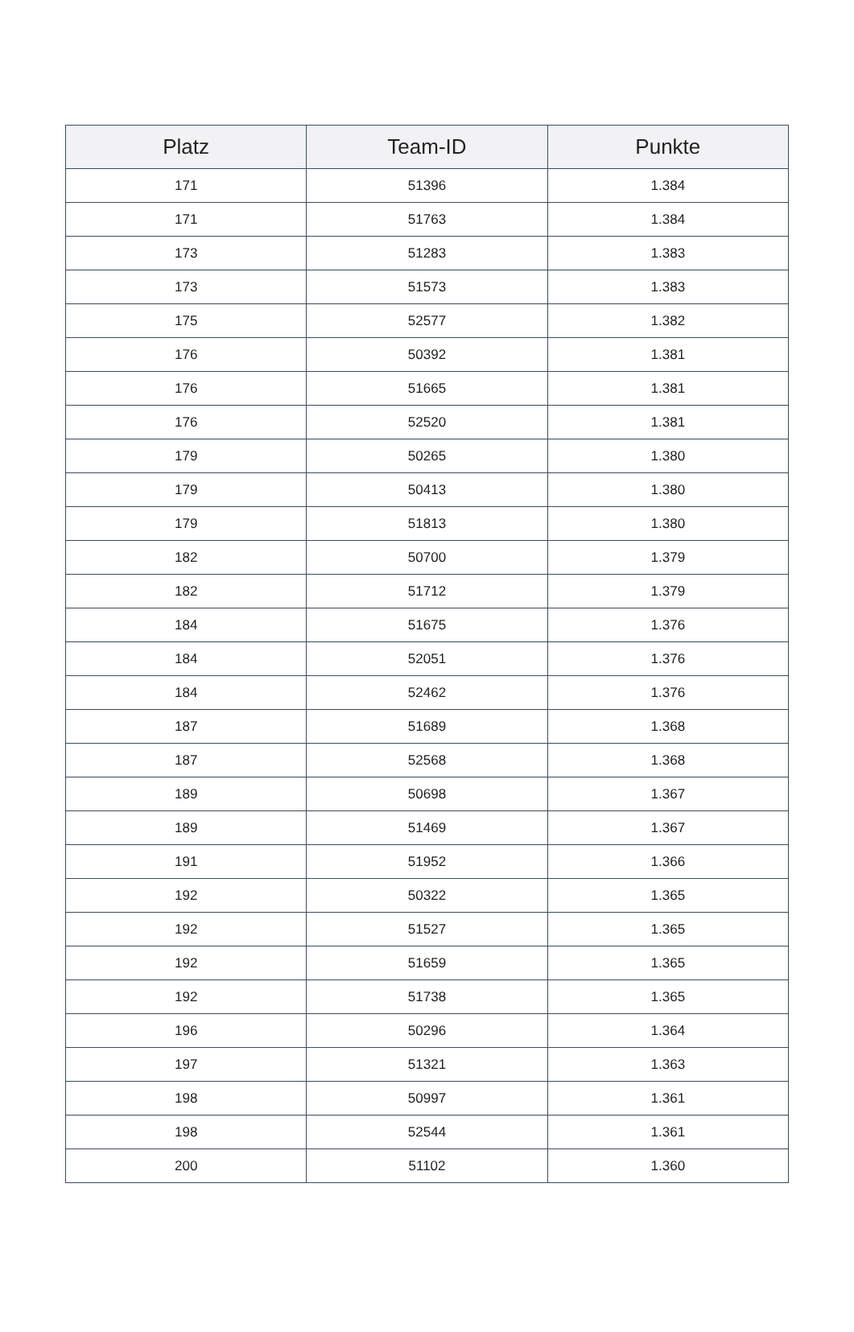| Platz | Team-ID | Punkte |
| --- | --- | --- |
| 171 | 51396 | 1.384 |
| 171 | 51763 | 1.384 |
| 173 | 51283 | 1.383 |
| 173 | 51573 | 1.383 |
| 175 | 52577 | 1.382 |
| 176 | 50392 | 1.381 |
| 176 | 51665 | 1.381 |
| 176 | 52520 | 1.381 |
| 179 | 50265 | 1.380 |
| 179 | 50413 | 1.380 |
| 179 | 51813 | 1.380 |
| 182 | 50700 | 1.379 |
| 182 | 51712 | 1.379 |
| 184 | 51675 | 1.376 |
| 184 | 52051 | 1.376 |
| 184 | 52462 | 1.376 |
| 187 | 51689 | 1.368 |
| 187 | 52568 | 1.368 |
| 189 | 50698 | 1.367 |
| 189 | 51469 | 1.367 |
| 191 | 51952 | 1.366 |
| 192 | 50322 | 1.365 |
| 192 | 51527 | 1.365 |
| 192 | 51659 | 1.365 |
| 192 | 51738 | 1.365 |
| 196 | 50296 | 1.364 |
| 197 | 51321 | 1.363 |
| 198 | 50997 | 1.361 |
| 198 | 52544 | 1.361 |
| 200 | 51102 | 1.360 |